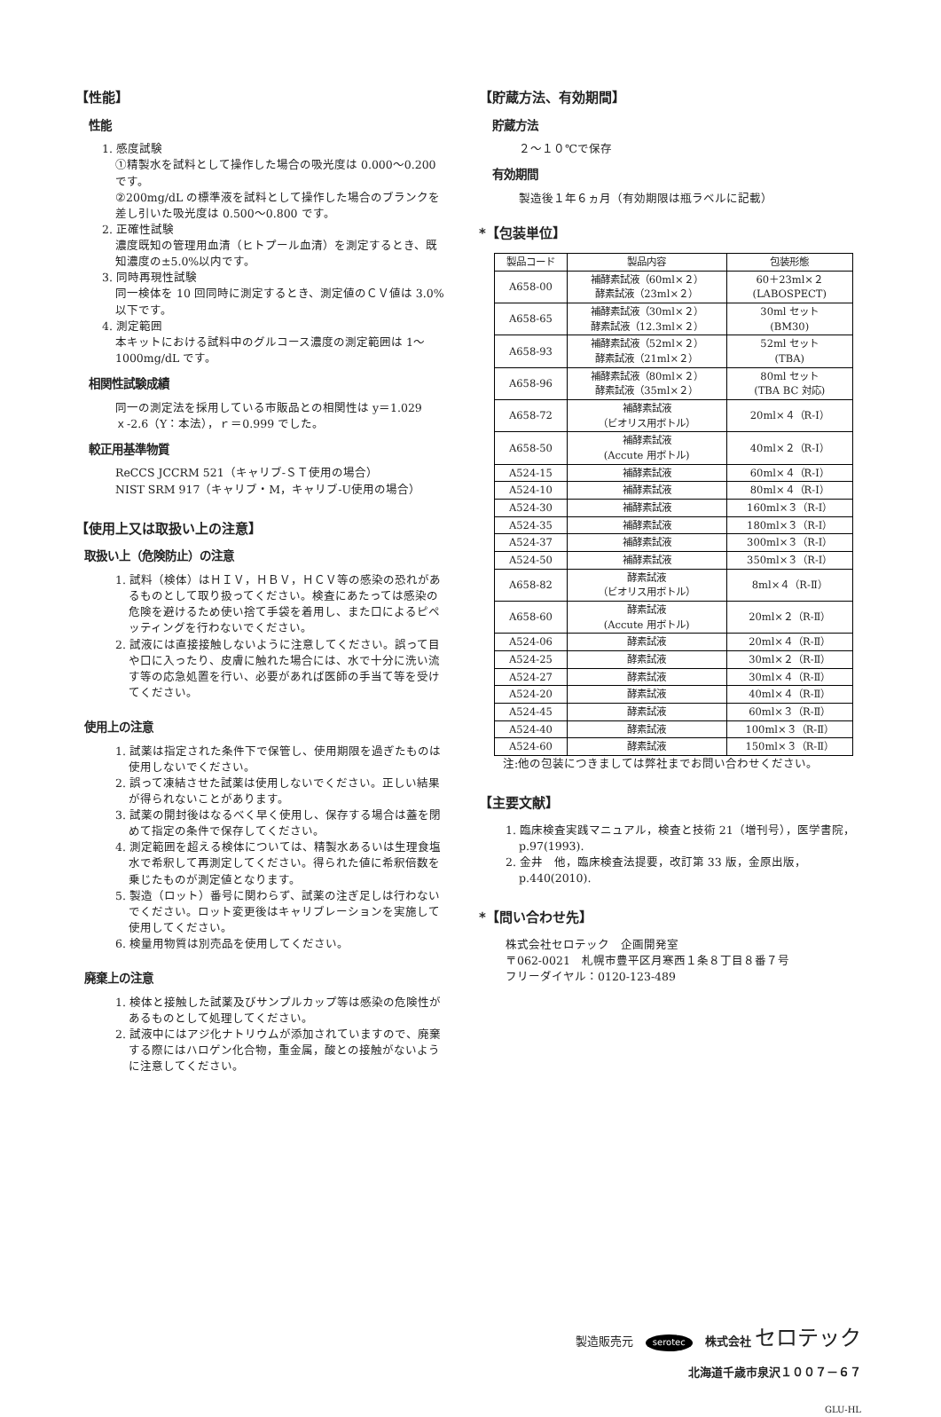【性能】
性能
1. 感度試験
①精製水を試料として操作した場合の吸光度は 0.000～0.200 です。
②200mg/dL の標準液を試料として操作した場合のブランクを差し引いた吸光度は 0.500～0.800 です。
2. 正確性試験
濃度既知の管理用血清（ヒトプール血清）を測定するとき、既知濃度の±5.0%以内です。
3. 同時再現性試験
同一検体を 10 回同時に測定するとき、測定値のＣＶ値は 3.0%以下です。
4. 測定範囲
本キットにおける試料中のグルコース濃度の測定範囲は 1～1000mg/dL です。
相関性試験成績
同一の測定法を採用している市販品との相関性は y＝1.029ｘ-2.6（Y：本法），ｒ＝0.999 でした。
較正用基準物質
ReCCS JCCRM 521（キャリブ-ＳＴ使用の場合）
NIST SRM 917（キャリブ・M，キャリブ-U使用の場合）
【使用上又は取扱い上の注意】
取扱い上（危険防止）の注意
1. 試料（検体）はＨＩＶ，ＨＢＶ，ＨＣＶ等の感染の恐れがあるものとして取り扱ってください。検査にあたっては感染の危険を避けるため使い捨て手袋を着用し、また口によるピペッティングを行わないでください。
2. 試液には直接接触しないように注意してください。誤って目や口に入ったり、皮膚に触れた場合には、水で十分に洗い流す等の応急処置を行い、必要があれば医師の手当て等を受けてください。
使用上の注意
1. 試薬は指定された条件下で保管し、使用期限を過ぎたものは使用しないでください。
2. 誤って凍結させた試薬は使用しないでください。正しい結果が得られないことがあります。
3. 試薬の開封後はなるべく早く使用し、保存する場合は蓋を閉めて指定の条件で保存してください。
4. 測定範囲を超える検体については、精製水あるいは生理食塩水で希釈して再測定してください。得られた値に希釈倍数を乗じたものが測定値となります。
5. 製造（ロット）番号に関わらず、試薬の注ぎ足しは行わないでください。ロット変更後はキャリブレーションを実施して使用してください。
6. 検量用物質は別売品を使用してください。
廃棄上の注意
1. 検体と接触した試薬及びサンプルカップ等は感染の危険性があるものとして処理してください。
2. 試液中にはアジ化ナトリウムが添加されていますので、廃棄する際にはハロゲン化合物，重金属，酸との接触がないように注意してください。
【貯蔵方法、有効期間】
貯蔵方法
２～１０℃で保存
有効期間
製造後１年６ヵ月（有効期限は瓶ラベルに記載）
*【包装単位】
| 製品コード | 製品内容 | 包装形態 |
| --- | --- | --- |
| A658-00 | 補酵素試液（60ml×２） 酵素試液（23ml×２） | 60＋23ml×２ (LABOSPECT) |
| A658-65 | 補酵素試液（30ml×２） 酵素試液（12.3ml×２） | 30ml セット (BM30) |
| A658-93 | 補酵素試液（52ml×２） 酵素試液（21ml×２） | 52ml セット (TBA) |
| A658-96 | 補酵素試液（80ml×２） 酵素試液（35ml×２） | 80ml セット (TBA BC 対応) |
| A658-72 | 補酵素試液 （ビオリス用ボトル） | 20ml×４（R-Ⅰ） |
| A658-50 | 補酵素試液 (Accute 用ボトル) | 40ml×２（R-Ⅰ） |
| A524-15 | 補酵素試液 | 60ml×４（R-Ⅰ） |
| A524-10 | 補酵素試液 | 80ml×４（R-Ⅰ） |
| A524-30 | 補酵素試液 | 160ml×３（R-Ⅰ） |
| A524-35 | 補酵素試液 | 180ml×３（R-Ⅰ） |
| A524-37 | 補酵素試液 | 300ml×３（R-Ⅰ） |
| A524-50 | 補酵素試液 | 350ml×３（R-Ⅰ） |
| A658-82 | 酵素試液 （ビオリス用ボトル） | 8ml×４（R-Ⅱ） |
| A658-60 | 酵素試液 (Accute 用ボトル) | 20ml×２（R-Ⅱ） |
| A524-06 | 酵素試液 | 20ml×４（R-Ⅱ） |
| A524-25 | 酵素試液 | 30ml×２（R-Ⅱ） |
| A524-27 | 酵素試液 | 30ml×４（R-Ⅱ） |
| A524-20 | 酵素試液 | 40ml×４（R-Ⅱ） |
| A524-45 | 酵素試液 | 60ml×３（R-Ⅱ） |
| A524-40 | 酵素試液 | 100ml×３（R-Ⅱ） |
| A524-60 | 酵素試液 | 150ml×３（R-Ⅱ） |
注:他の包装につきましては弊社までお問い合わせください。
【主要文献】
1. 臨床検査実践マニュアル，検査と技術 21（増刊号），医学書院，p.97(1993).
2. 金井　他，臨床検査法提要，改訂第 33 版，金原出版，p.440(2010).
*【問い合わせ先】
株式会社セロテック　企画開発室
〒062-0021　札幌市豊平区月寒西１条８丁目８番７号
フリーダイヤル：0120-123-489
製造販売元 serotec 株式会社 セロテック
北海道千歳市泉沢１００７－６７
GLU-HL